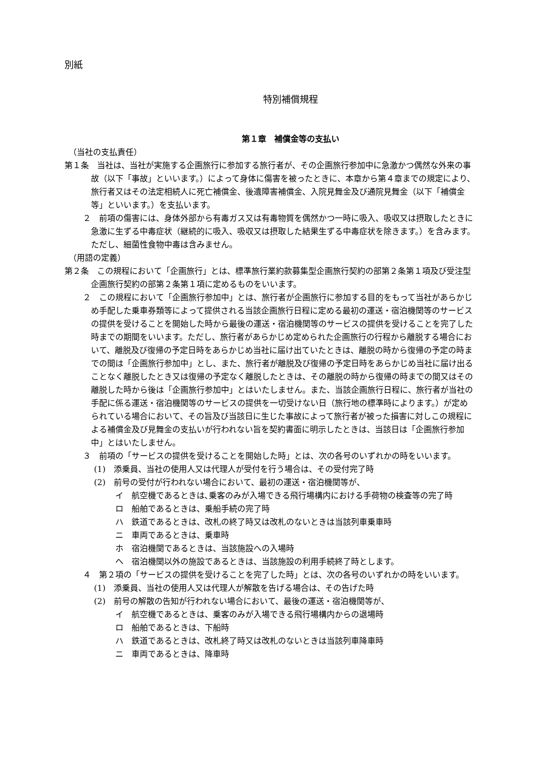別紙
特別補償規程
第１章　補償金等の支払い
（当社の支払責任）
第１条　当社は、当社が実施する企画旅行に参加する旅行者が、その企画旅行参加中に急激かつ偶然な外来の事故（以下「事故」といいます。）によって身体に傷害を被ったときに、本章から第４章までの規定により、旅行者又はその法定相続人に死亡補償金、後遺障害補償金、入院見舞金及び通院見舞金（以下「補償金等」といいます。）を支払います。
２　前項の傷害には、身体外部から有毒ガス又は有毒物質を偶然かつ一時に吸入、吸収又は摂取したときに急激に生ずる中毒症状（継続的に吸入、吸収又は摂取した結果生ずる中毒症状を除きます。）を含みます。ただし、細菌性食物中毒は含みません。
（用語の定義）
第２条　この規程において「企画旅行」とは、標準旅行業約款募集型企画旅行契約の部第２条第１項及び受注型企画旅行契約の部第２条第１項に定めるものをいいます。
２　この規程において「企画旅行参加中」とは、旅行者が企画旅行に参加する目的をもって当社があらかじめ手配した乗車券類等によって提供される当該企画旅行日程に定める最初の運送・宿泊機関等のサービスの提供を受けることを開始した時から最後の運送・宿泊機関等のサービスの提供を受けることを完了した時までの期間をいいます。ただし、旅行者があらかじめ定められた企画旅行の行程から離脱する場合において、離脱及び復帰の予定日時をあらかじめ当社に届け出ていたときは、離脱の時から復帰の予定の時までの間は「企画旅行参加中」とし、また、旅行者が離脱及び復帰の予定日時をあらかじめ当社に届け出ることなく離脱したとき又は復帰の予定なく離脱したときは、その離脱の時から復帰の時までの間又はその離脱した時から後は「企画旅行参加中」とはいたしません。また、当該企画旅行日程に、旅行者が当社の手配に係る運送・宿泊機関等のサービスの提供を一切受けない日（旅行地の標準時によります。）が定められている場合において、その旨及び当該日に生じた事故によって旅行者が被った損害に対しこの規程による補償金及び見舞金の支払いが行われない旨を契約書面に明示したときは、当該日は「企画旅行参加中」とはいたしません。
３　前項の「サービスの提供を受けることを開始した時」とは、次の各号のいずれかの時をいいます。
(1)　添乗員、当社の使用人又は代理人が受付を行う場合は、その受付完了時
(2)　前号の受付が行われない場合において、最初の運送・宿泊機関等が、
イ　航空機であるときは､乗客のみが入場できる飛行場構内における手荷物の検査等の完了時
ロ　船舶であるときは、乗船手続の完了時
ハ　鉄道であるときは、改札の終了時又は改札のないときは当該列車乗車時
ニ　車両であるときは、乗車時
ホ　宿泊機関であるときは、当該施設への入場時
ヘ　宿泊機関以外の施設であるときは、当該施設の利用手続終了時とします。
４　第２項の「サービスの提供を受けることを完了した時」とは、次の各号のいずれかの時をいいます。
(1)　添乗員、当社の使用人又は代理人が解散を告げる場合は、その告げた時
(2)　前号の解散の告知が行われない場合において、最後の運送・宿泊機関等が、
イ　航空機であるときは、乗客のみが入場できる飛行場構内からの退場時
ロ　船舶であるときは、下船時
ハ　鉄道であるときは、改札終了時又は改札のないときは当該列車降車時
ニ　車両であるときは、降車時